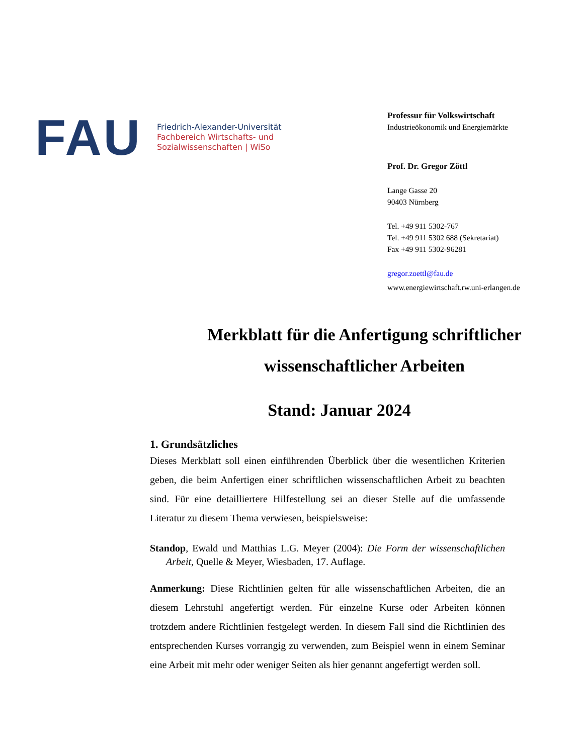FAU
Friedrich-Alexander-Universität
Fachbereich Wirtschafts- und
Sozialwissenschaften | WiSo
Professur für Volkswirtschaft
Industrieökonomik und Energiemärkte
Prof. Dr. Gregor Zöttl
Lange Gasse 20
90403 Nürnberg
Tel. +49 911 5302-767
Tel. +49 911 5302 688 (Sekretariat)
Fax +49 911 5302-96281
gregor.zoettl@fau.de
www.energiewirtschaft.rw.uni-erlangen.de
Merkblatt für die Anfertigung schriftlicher
wissenschaftlicher Arbeiten
Stand: Januar 2024
1. Grundsätzliches
Dieses Merkblatt soll einen einführenden Überblick über die wesentlichen Kriterien geben, die beim Anfertigen einer schriftlichen wissenschaftlichen Arbeit zu beachten sind. Für eine detailliertere Hilfestellung sei an dieser Stelle auf die umfassende Literatur zu diesem Thema verwiesen, beispielsweise:
Standop, Ewald und Matthias L.G. Meyer (2004): Die Form der wissenschaftlichen Arbeit, Quelle & Meyer, Wiesbaden, 17. Auflage.
Anmerkung: Diese Richtlinien gelten für alle wissenschaftlichen Arbeiten, die an diesem Lehrstuhl angefertigt werden. Für einzelne Kurse oder Arbeiten können trotzdem andere Richtlinien festgelegt werden. In diesem Fall sind die Richtlinien des entsprechenden Kurses vorrangig zu verwenden, zum Beispiel wenn in einem Seminar eine Arbeit mit mehr oder weniger Seiten als hier genannt angefertigt werden soll.